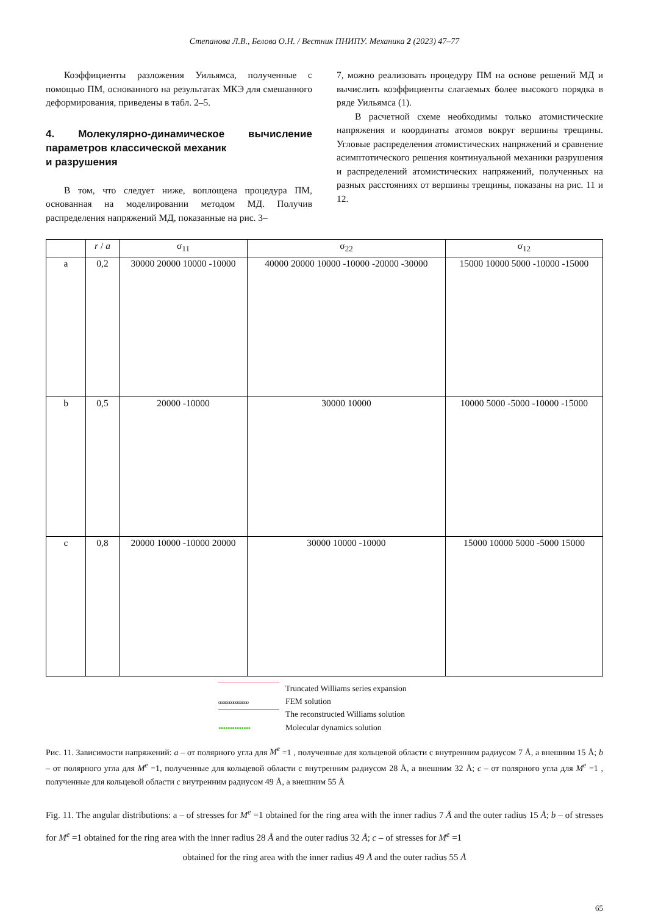Степанова Л.В., Белова О.Н. / Вестник ПНИПУ. Механика 2 (2023) 47–77
Коэффициенты разложения Уильямса, полученные с помощью ПМ, основанного на результатах МКЭ для смешанного деформирования, приведены в табл. 2–5.
4. Молекулярно-динамическое вычисление параметров классической механик
и разрушения
В том, что следует ниже, воплощена процедура ПМ, основанная на моделировании методом МД. Получив распределения напряжений МД, показанные на рис. 3–
7, можно реализовать процедуру ПМ на основе решений МД и вычислить коэффициенты слагаемых более высокого порядка в ряде Уильямса (1).
В расчетной схеме необходимы только атомистические напряжения и координаты атомов вокруг вершины трещины. Угловые распределения атомистических напряжений и сравнение асимптотического решения континуальной механики разрушения и распределений атомистических напряжений, полученных на разных расстояниях от вершины трещины, показаны на рис. 11 и 12.
| | r / a | σ<sub>11</sub> | σ<sub>22</sub> | σ<sub>12</sub> |
| --- | --- | --- | --- | --- |
| a | 0,2 | 30000 20000 10000 -10000 | 40000 20000 10000 -10000 -20000 -30000 | 15000 10000 5000 -10000 -15000 |
| b | 0,5 | 20000 -10000 | 30000 10000 | 10000 5000 -5000 -10000 -15000 |
| c | 0,8 | 20000 10000 -10000 20000 | 30000 10000 -10000 | 15000 10000 5000 -5000 15000 |
Truncated Williams series expansion
oooooooooooooo FEM solution
The reconstructed Williams solution
•••••••••••••• Molecular dynamics solution
Рис. 11. Зависимости напряжений: a – от полярного угла для M<sup>e</sup> =1 , полученные для кольцевой области с внутренним радиусом 7 Å, а внешним 15 Å; b – от полярного угла для M<sup>e</sup> =1, полученные для кольцевой области с внутренним радиусом 28 Å, а внешним 32 Å; c – от полярного угла для M<sup>e</sup> =1 , полученные для кольцевой области с внутренним радиусом 49 Å, а внешним 55 Å
Fig. 11. The angular distributions: a – of stresses for M<sup>e</sup> =1 obtained for the ring area with the inner radius 7 Å and the outer radius 15 Å; b – of stresses for M<sup>e</sup> =1 obtained for the ring area with the inner radius 28 Å and the outer radius 32 Å; c – of stresses for M<sup>e</sup> =1
obtained for the ring area with the inner radius 49 Å and the outer radius 55 Å
65